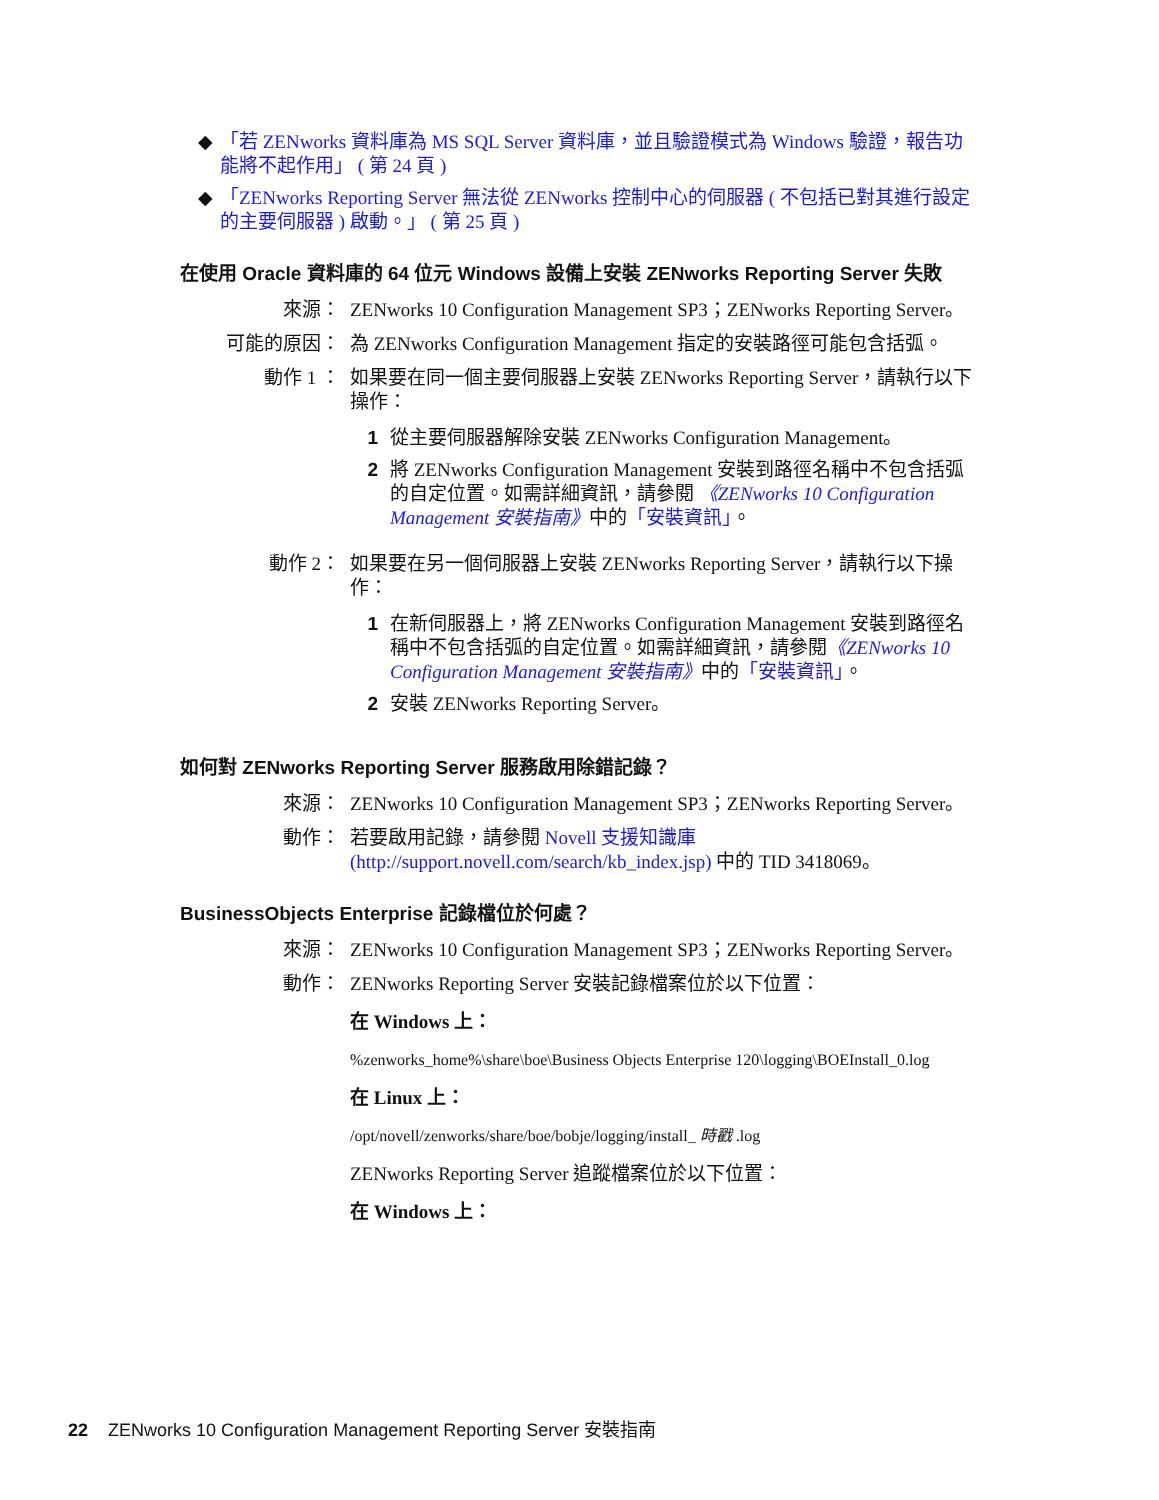◆ 「若 ZENworks 資料庫為 MS SQL Server 資料庫，並且驗證模式為 Windows 驗證，報告功能將不起作用」 ( 第 24 頁 )
◆ 「ZENworks Reporting Server 無法從 ZENworks 控制中心的伺服器 ( 不包括已對其進行設定的主要伺服器 ) 啟動。」 ( 第 25 頁 )
在使用 Oracle 資料庫的 64 位元 Windows 設備上安裝 ZENworks Reporting Server 失敗
來源： ZENworks 10 Configuration Management SP3；ZENworks Reporting Server。
可能的原因： 為 ZENworks Configuration Management 指定的安裝路徑可能包含括弧。
動作 1 ： 如果要在同一個主要伺服器上安裝 ZENworks Reporting Server，請執行以下操作：
1 從主要伺服器解除安裝 ZENworks Configuration Management。
2 將 ZENworks Configuration Management 安裝到路徑名稱中不包含括弧的自定位置。如需詳細資訊，請參閱 《ZENworks 10 Configuration Management 安裝指南》中的「安裝資訊」。
動作 2： 如果要在另一個伺服器上安裝 ZENworks Reporting Server，請執行以下操作：
1 在新伺服器上，將 ZENworks Configuration Management 安裝到路徑名稱中不包含括弧的自定位置。如需詳細資訊，請參閱《ZENworks 10 Configuration Management 安裝指南》中的「安裝資訊」。
2 安裝 ZENworks Reporting Server。
如何對 ZENworks Reporting Server 服務啟用除錯記錄？
來源： ZENworks 10 Configuration Management SP3；ZENworks Reporting Server。
動作： 若要啟用記錄，請參閱 Novell 支援知識庫 (http://support.novell.com/search/kb_index.jsp) 中的 TID 3418069。
BusinessObjects Enterprise 記錄檔位於何處？
來源： ZENworks 10 Configuration Management SP3；ZENworks Reporting Server。
動作： ZENworks Reporting Server 安裝記錄檔案位於以下位置：
在 Windows 上：
%zenworks_home%\share\boe\Business Objects Enterprise 120\logging\BOEInstall_0.log
在 Linux 上：
/opt/novell/zenworks/share/boe/bobje/logging/install_ 時戳 .log
ZENworks Reporting Server 追蹤檔案位於以下位置：
在 Windows 上：
22 ZENworks 10 Configuration Management Reporting Server 安裝指南